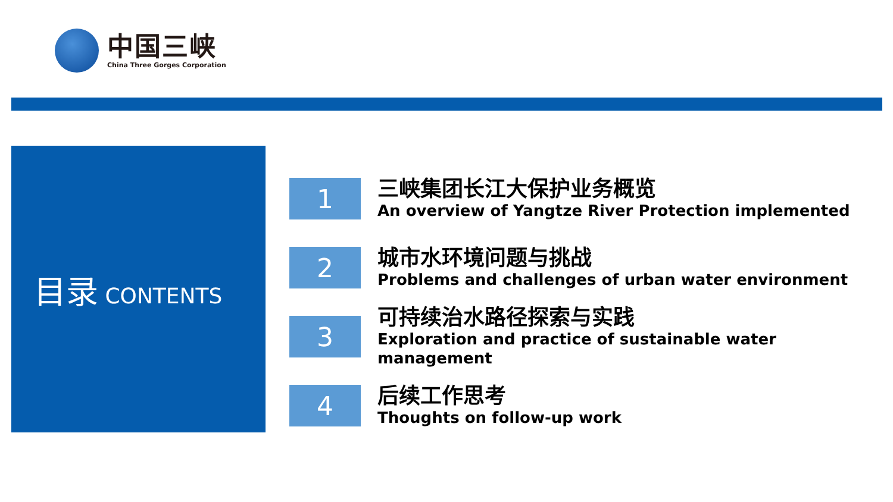中国三峡
China Three Gorges Corporation
目录 CONTENTS
1
三峡集团长江大保护业务概览
An overview of Yangtze River Protection implemented
2
城市水环境问题与挑战
Problems and challenges of urban water environment
3
可持续治水路径探索与实践
Exploration and practice of sustainable water management
4
后续工作思考
Thoughts on follow-up work